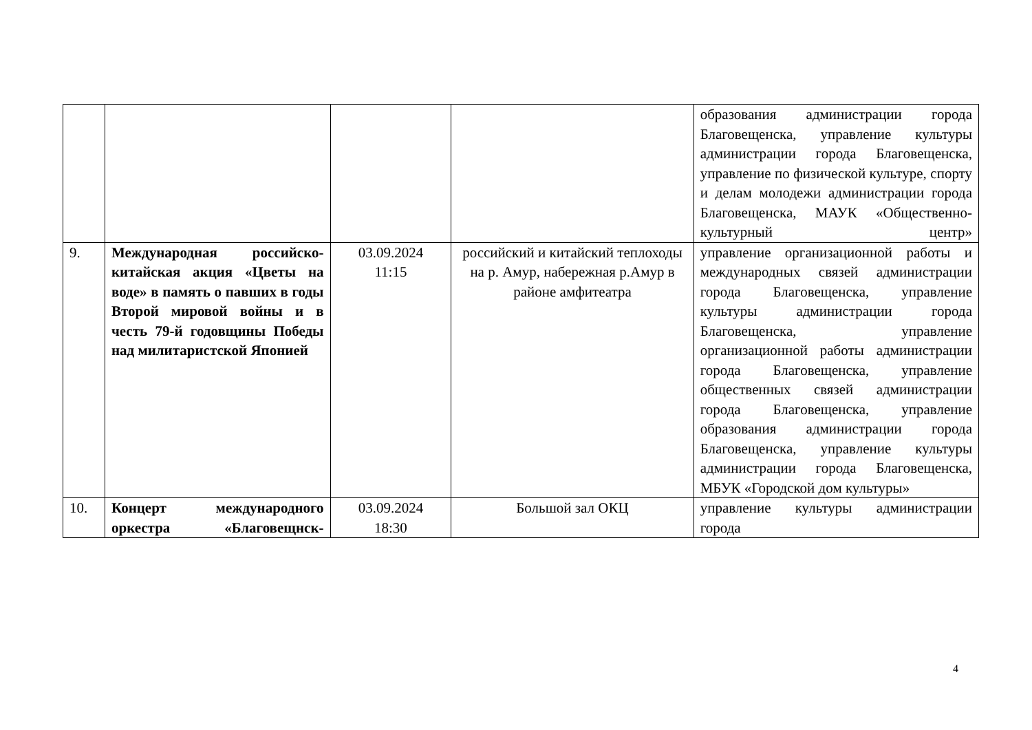| | | | | образования администрации города Благовещенска, управление культуры администрации города Благовещенска, управление по физической культуре, спорту и делам молодежи администрации города Благовещенска, МАУК «Общественно-культурный центр» |
| 9. | Международная российско-китайская акция «Цветы на воде» в память о павших в годы Второй мировой войны и в честь 79-й годовщины Победы над милитаристской Японией | 03.09.2024 11:15 | российский и китайский теплоходы на р. Амур, набережная р.Амур в районе амфитеатра | управление организационной работы и международных связей администрации города Благовещенска, управление культуры администрации города Благовещенска, управление организационной работы администрации города Благовещенска, управление общественных связей администрации города Благовещенска, управление образования администрации города Благовещенска, управление культуры администрации города Благовещенска, МБУК «Городской дом культуры» |
| 10. | Концерт международного оркестра «Благовещнск- | 03.09.2024 18:30 | Большой зал ОКЦ | управление культуры администрации города |
4